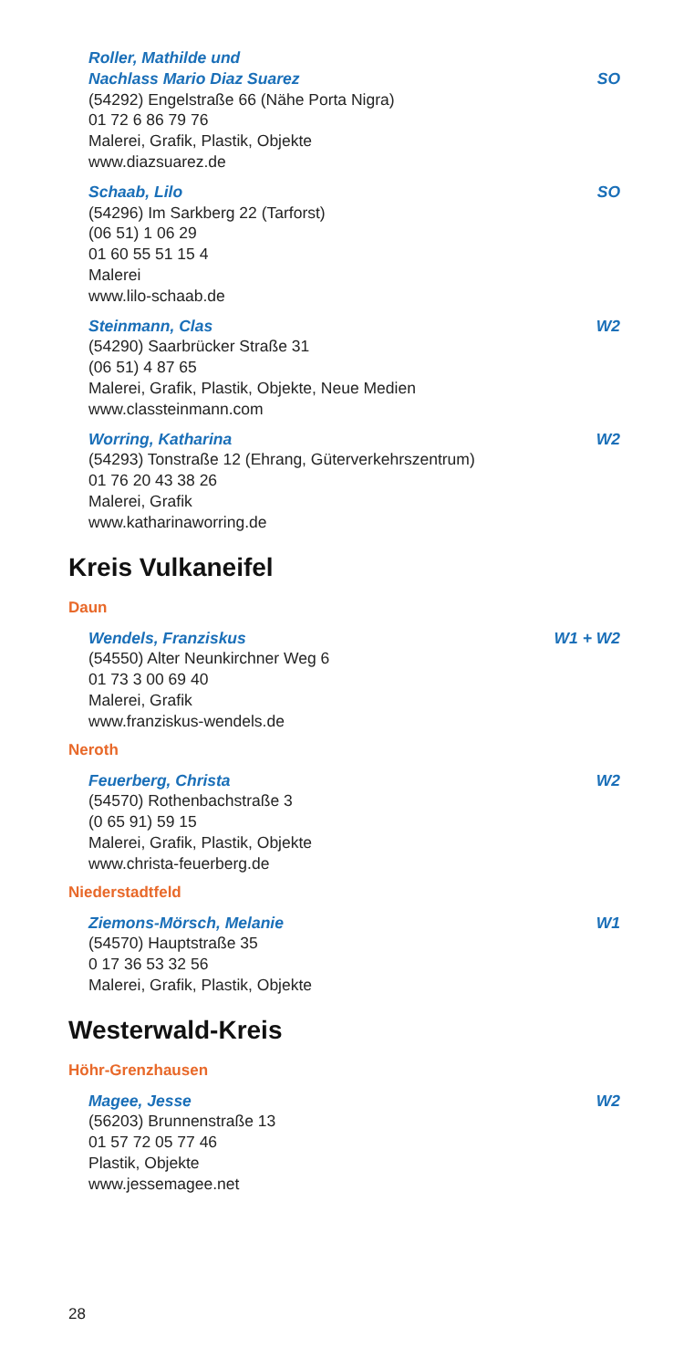Roller, Mathilde und
Nachlass Mario Diaz Suarez SO
(54292) Engelstraße 66 (Nähe Porta Nigra)
01 72 6 86 79 76
Malerei, Grafik, Plastik, Objekte
www.diazsuarez.de
Schaab, Lilo SO
(54296) Im Sarkberg 22 (Tarforst)
(06 51) 1 06 29
01 60 55 51 15 4
Malerei
www.lilo-schaab.de
Steinmann, Clas W2
(54290) Saarbrücker Straße 31
(06 51) 4 87 65
Malerei, Grafik, Plastik, Objekte, Neue Medien
www.classteinmann.com
Worring, Katharina W2
(54293) Tonstraße 12 (Ehrang, Güterverkehrszentrum)
01 76 20 43 38 26
Malerei, Grafik
www.katharinaworring.de
Kreis Vulkaneifel
Daun
Wendels, Franziskus W1 + W2
(54550) Alter Neunkirchner Weg 6
01 73 3 00 69 40
Malerei, Grafik
www.franziskus-wendels.de
Neroth
Feuerberg, Christa W2
(54570) Rothenbachstraße 3
(0 65 91) 59 15
Malerei, Grafik, Plastik, Objekte
www.christa-feuerberg.de
Niederstadtfeld
Ziemons-Mörsch, Melanie W1
(54570) Hauptstraße 35
0 17 36 53 32 56
Malerei, Grafik, Plastik, Objekte
Westerwald-Kreis
Höhr-Grenzhausen
Magee, Jesse W2
(56203) Brunnenstraße 13
01 57 72 05 77 46
Plastik, Objekte
www.jessemagee.net
28